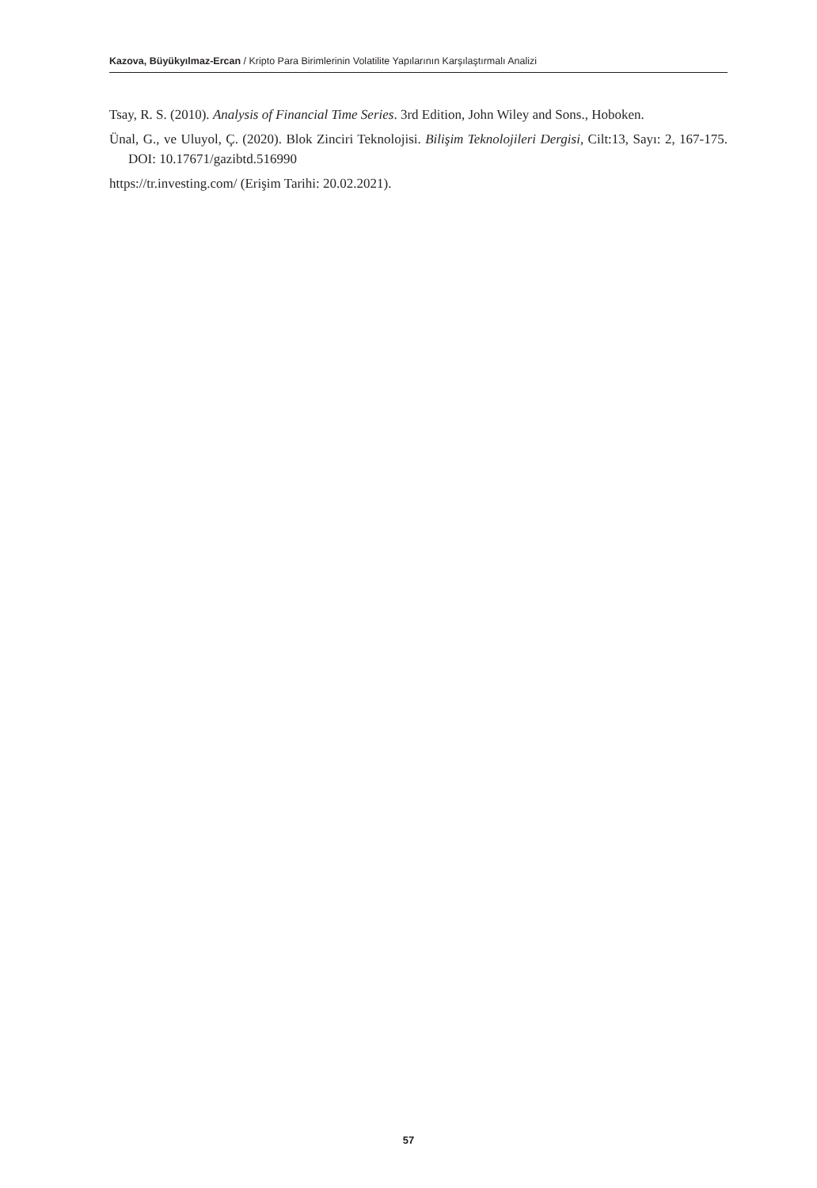Kazova, Büyükyılmaz-Ercan / Kripto Para Birimlerinin Volatilite Yapılarının Karşılaştırmalı Analizi
Tsay, R. S. (2010). Analysis of Financial Time Series. 3rd Edition, John Wiley and Sons., Hoboken.
Ünal, G., ve Uluyol, Ç. (2020). Blok Zinciri Teknolojisi. Bilişim Teknolojileri Dergisi, Cilt:13, Sayı: 2, 167-175. DOI: 10.17671/gazibtd.516990
https://tr.investing.com/ (Erişim Tarihi: 20.02.2021).
57